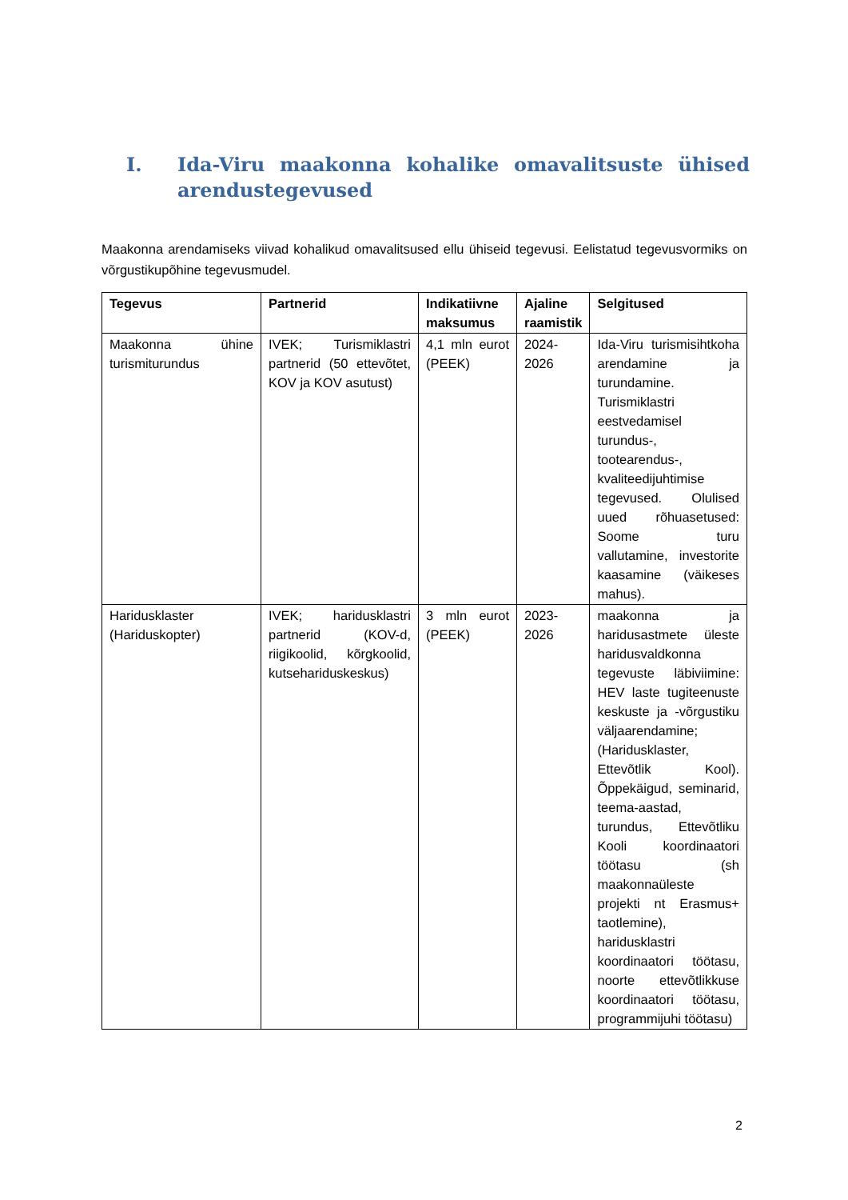I. Ida-Viru maakonna kohalike omavalitsuste ühised arendustegevused
Maakonna arendamiseks viivad kohalikud omavalitsused ellu ühiseid tegevusi. Eelistatud tegevusvormiks on võrgustikupõhine tegevusmudel.
| Tegevus | Partnerid | Indikatiivne maksumus | Ajaline raamistik | Selgitused |
| --- | --- | --- | --- | --- |
| Maakonna ühine turismiturundus | IVEK; Turismiklastri partnerid (50 ettevõtet, KOV ja KOV asutust) | 4,1 mln eurot (PEEK) | 2024-2026 | Ida-Viru turismisihtkoha arendamine ja turundamine. Turismiklastri eestvedamisel turundus-, tootearendus-, kvaliteedijuhtimise tegevused. Olulised uued rõhuasetused: Soome turu vallutamine, investorite kaasamine (väikeses mahus). |
| Haridusklaster (Hariduskopter) | IVEK; haridusklastri partnerid (KOV-d, riigikoolid, kõrgkoolid, kutsehariduskeskus) | 3 mln eurot (PEEK) | 2023-2026 | maakonna ja haridusastmete üleste haridusvaldkonna tegevuste läbiviimine: HEV laste tugiteenuste keskuste ja -võrgustiku väljaarendamine; (Haridusklaster, Ettevõtlik Kool). Õppekäigud, seminarid, teema-aastad, turundus, Ettevõtliku Kooli koordinaatori töötasu (sh maakonnaüleste projekti nt Erasmus+ taotlemine), haridusklastri koordinaatori töötasu, noorte ettevõtlikkuse koordinaatori töötasu, programmijuhi töötasu) |
2